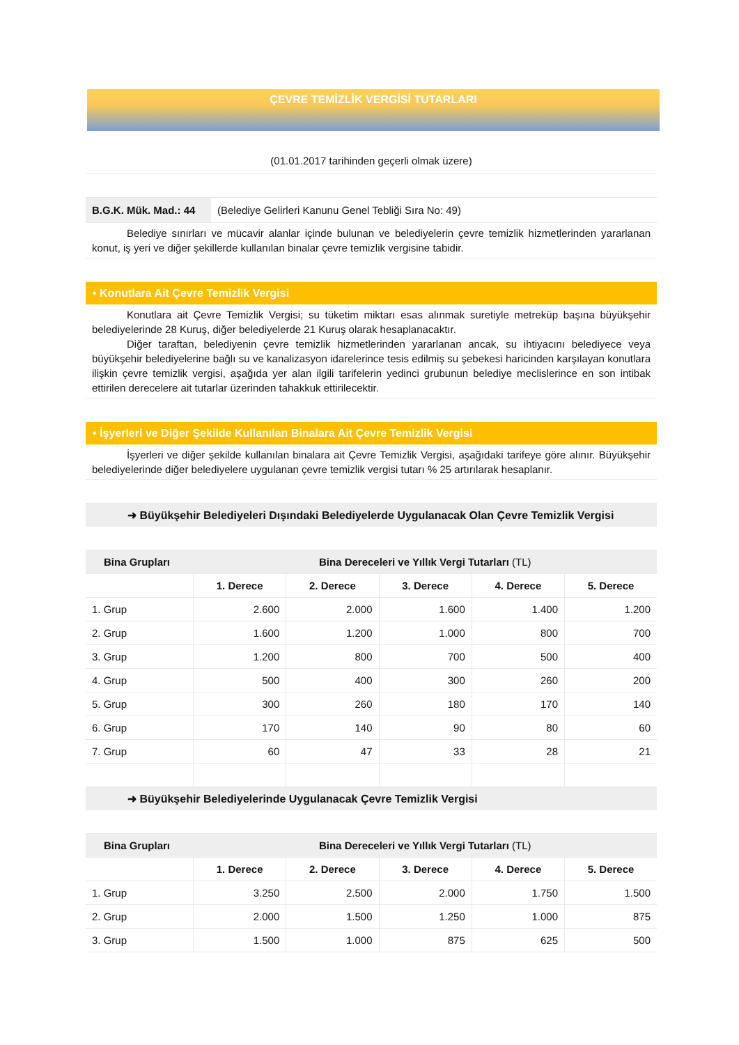ÇEVRE TEMİZLİK VERGİSİ TUTARLARI
(01.01.2017 tarihinden geçerli olmak üzere)
B.G.K. Mük. Mad.: 44
(Belediye Gelirleri Kanunu Genel Tebliği Sıra No: 49)
Belediye sınırları ve mücavir alanlar içinde bulunan ve belediyelerin çevre temizlik hizmetlerinden yararlanan konut, iş yeri ve diğer şekillerde kullanılan binalar çevre temizlik vergisine tabidir.
• Konutlara Ait Çevre Temizlik Vergisi
Konutlara ait Çevre Temizlik Vergisi; su tüketim miktarı esas alınmak suretiyle metreküp başına büyükşehir belediyelerinde 28 Kuruş, diğer belediyelerde 21 Kuruş olarak hesaplanacaktır.
Diğer taraftan, belediyenin çevre temizlik hizmetlerinden yararlanan ancak, su ihtiyacını belediyece veya büyükşehir belediyelerine bağlı su ve kanalizasyon idarelerince tesis edilmiş su şebekesi haricinden karşılayan konutlara ilişkin çevre temizlik vergisi, aşağıda yer alan ilgili tarifelerin yedinci grubunun belediye meclislerince en son intibak ettirilen derecelere ait tutarlar üzerinden tahakkuk ettirilecektir.
• İşyerleri ve Diğer Şekilde Kullanılan Binalara Ait Çevre Temizlik Vergisi
İşyerleri ve diğer şekilde kullanılan binalara ait Çevre Temizlik Vergisi, aşağıdaki tarifeye göre alınır. Büyükşehir belediyelerinde diğer belediyelere uygulanan çevre temizlik vergisi tutarı % 25 artırılarak hesaplanır.
➜ Büyükşehir Belediyeleri Dışındaki Belediyelerde Uygulanacak Olan Çevre Temizlik Vergisi
| Bina Grupları | Bina Dereceleri ve Yıllık Vergi Tutarları (TL) | | | | |
| --- | --- | --- | --- | --- | --- |
| | 1. Derece | 2. Derece | 3. Derece | 4. Derece | 5. Derece |
| 1. Grup | 2.600 | 2.000 | 1.600 | 1.400 | 1.200 |
| 2. Grup | 1.600 | 1.200 | 1.000 | 800 | 700 |
| 3. Grup | 1.200 | 800 | 700 | 500 | 400 |
| 4. Grup | 500 | 400 | 300 | 260 | 200 |
| 5. Grup | 300 | 260 | 180 | 170 | 140 |
| 6. Grup | 170 | 140 | 90 | 80 | 60 |
| 7. Grup | 60 | 47 | 33 | 28 | 21 |
➜ Büyükşehir Belediyelerinde Uygulanacak Çevre Temizlik Vergisi
| Bina Grupları | Bina Dereceleri ve Yıllık Vergi Tutarları (TL) | | | | |
| --- | --- | --- | --- | --- | --- |
| | 1. Derece | 2. Derece | 3. Derece | 4. Derece | 5. Derece |
| 1. Grup | 3.250 | 2.500 | 2.000 | 1.750 | 1.500 |
| 2. Grup | 2.000 | 1.500 | 1.250 | 1.000 | 875 |
| 3. Grup | 1.500 | 1.000 | 875 | 625 | 500 |